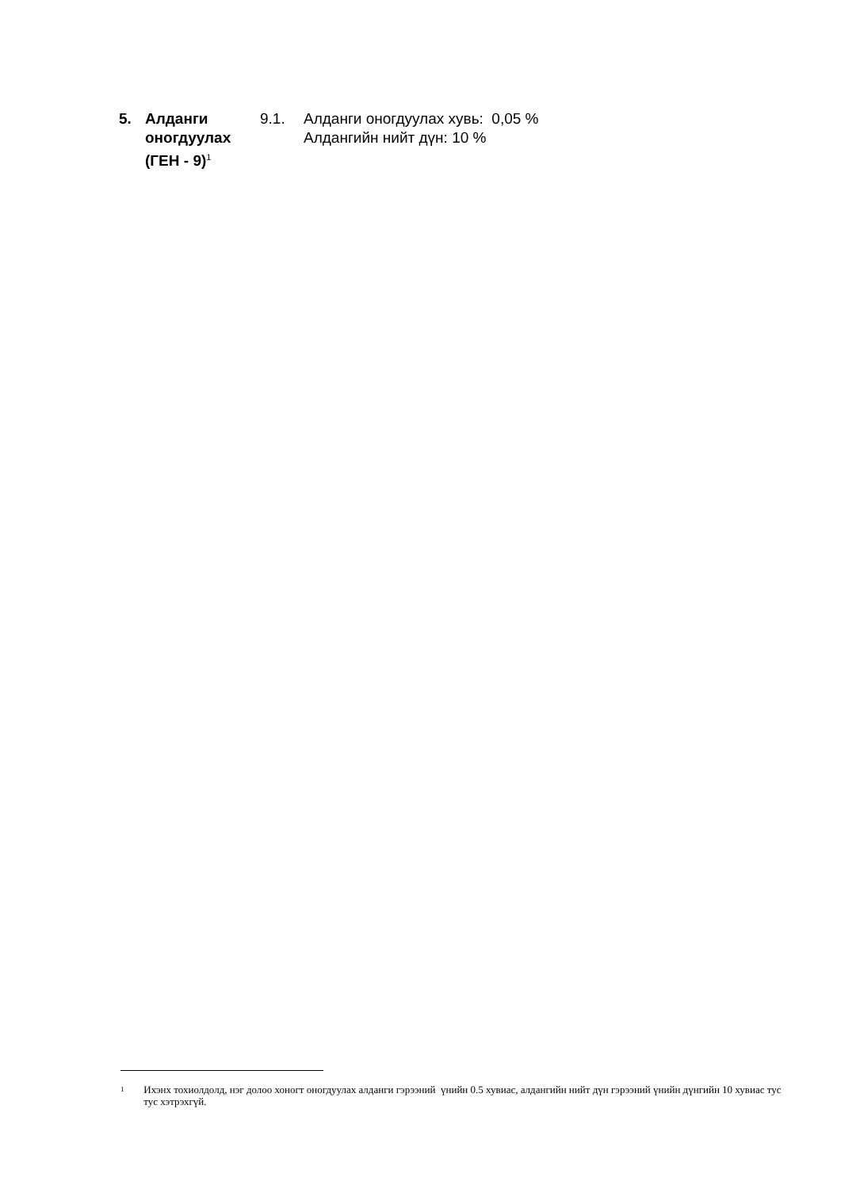5. Алданги оногдуулах (ГЕН - 9)<sup>1</sup>
9.1. Алданги оногдуулах хувь: 0,05 %
Алдангийн нийт дүн: 10 %
1
Ихэнх тохиолдолд, нэг долоо хоногт оногдуулах алданги гэрээний үнийн 0.5 хувиас, алдангийн нийт дүн гэрээний үнийн дүнгийн 10 хувиас тус тус хэтрэхгүй.